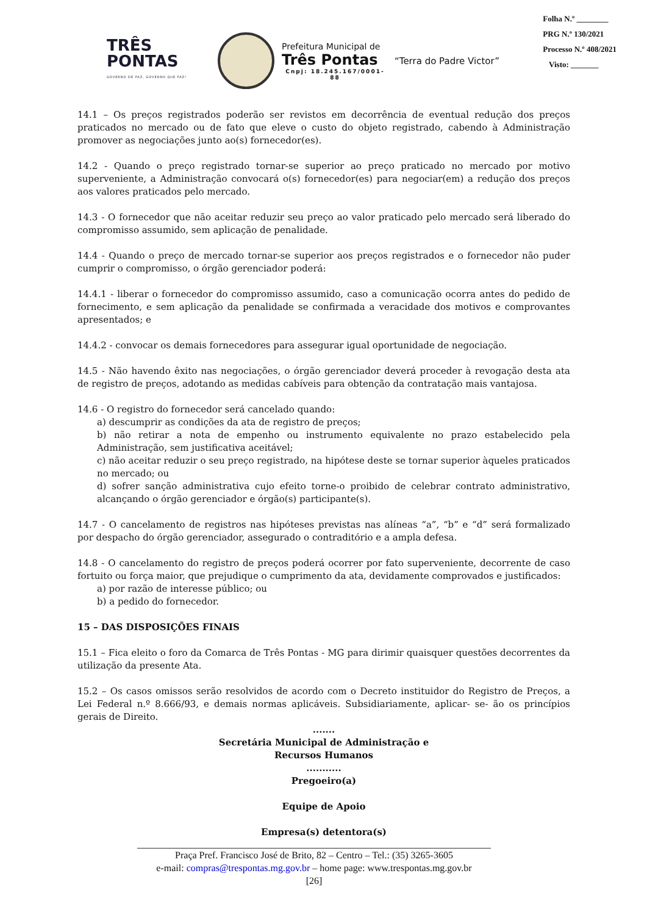TRÊS
PONTAS
GOVERNO DE PAZ, GOVERNO QUE FAZ!
Prefeitura Municipal de
Três Pontas
Cnpj: 18.245.167/0001-88
“Terra do Padre Victor”
Folha N.º ________
PRG N.º 130/2021
Processo N.º 408/2021
Visto: _______
14.1 – Os preços registrados poderão ser revistos em decorrência de eventual redução dos preços praticados no mercado ou de fato que eleve o custo do objeto registrado, cabendo à Administração promover as negociações junto ao(s) fornecedor(es).
14.2 - Quando o preço registrado tornar-se superior ao preço praticado no mercado por motivo superveniente, a Administração convocará o(s) fornecedor(es) para negociar(em) a redução dos preços aos valores praticados pelo mercado.
14.3 - O fornecedor que não aceitar reduzir seu preço ao valor praticado pelo mercado será liberado do compromisso assumido, sem aplicação de penalidade.
14.4 - Quando o preço de mercado tornar-se superior aos preços registrados e o fornecedor não puder cumprir o compromisso, o órgão gerenciador poderá:
14.4.1 - liberar o fornecedor do compromisso assumido, caso a comunicação ocorra antes do pedido de fornecimento, e sem aplicação da penalidade se confirmada a veracidade dos motivos e comprovantes apresentados; e
14.4.2 - convocar os demais fornecedores para assegurar igual oportunidade de negociação.
14.5 - Não havendo êxito nas negociações, o órgão gerenciador deverá proceder à revogação desta ata de registro de preços, adotando as medidas cabíveis para obtenção da contratação mais vantajosa.
14.6 - O registro do fornecedor será cancelado quando:
a) descumprir as condições da ata de registro de preços;
b) não retirar a nota de empenho ou instrumento equivalente no prazo estabelecido pela Administração, sem justificativa aceitável;
c) não aceitar reduzir o seu preço registrado, na hipótese deste se tornar superior àqueles praticados no mercado; ou
d) sofrer sanção administrativa cujo efeito torne-o proibido de celebrar contrato administrativo, alcançando o órgão gerenciador e órgão(s) participante(s).
14.7 - O cancelamento de registros nas hipóteses previstas nas alíneas “a”, “b” e “d” será formalizado por despacho do órgão gerenciador, assegurado o contraditório e a ampla defesa.
14.8 - O cancelamento do registro de preços poderá ocorrer por fato superveniente, decorrente de caso fortuito ou força maior, que prejudique o cumprimento da ata, devidamente comprovados e justificados:
a) por razão de interesse público; ou
b) a pedido do fornecedor.
15 – DAS DISPOSIÇÕES FINAIS
15.1 – Fica eleito o foro da Comarca de Três Pontas - MG para dirimir quaisquer questões decorrentes da utilização da presente Ata.
15.2 – Os casos omissos serão resolvidos de acordo com o Decreto instituidor do Registro de Preços, a Lei Federal n.º 8.666/93, e demais normas aplicáveis. Subsidiariamente, aplicar- se- ão os princípios gerais de Direito.
.......
Secretária Municipal de Administração e
Recursos Humanos
...........
Pregoeiro(a)
Equipe de Apoio
Empresa(s) detentora(s)
Praça Pref. Francisco José de Brito, 82 – Centro – Tel.: (35) 3265-3605
e-mail: compras@trespontas.mg.gov.br – home page: www.trespontas.mg.gov.br
[26]